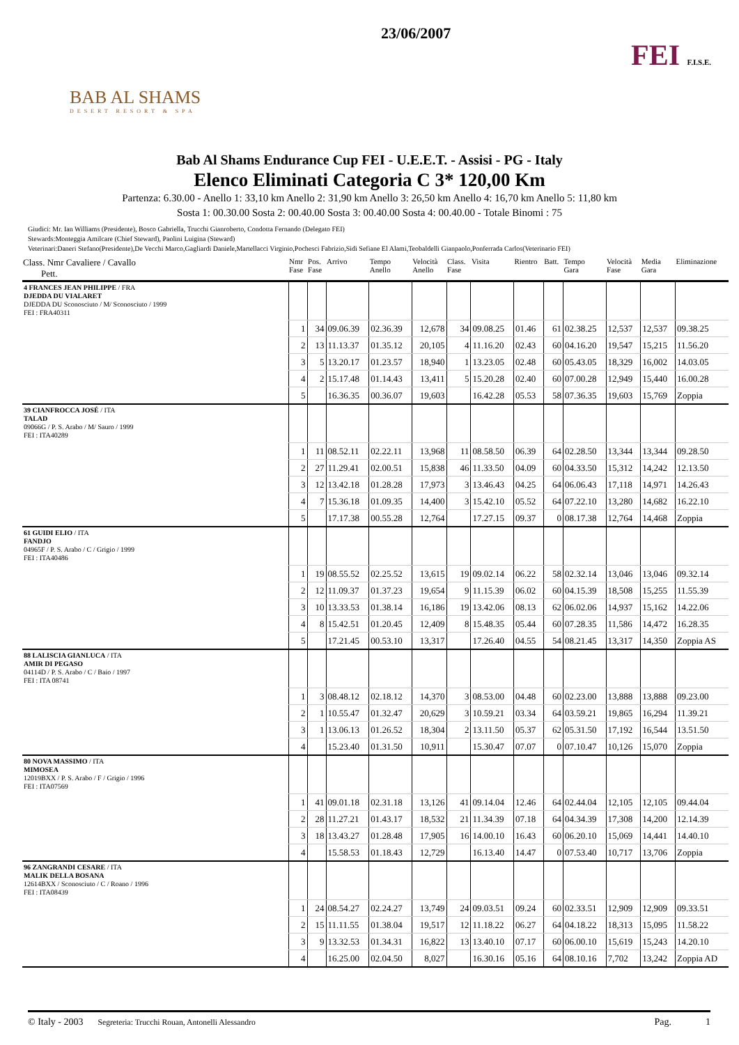BAB AL SHAMS
DESERT RESORT & SPA
23/06/2007
FEI F.I.S.E.
Bab Al Shams Endurance Cup FEI - U.E.E.T. - Assisi - PG - Italy
Elenco Eliminati Categoria C 3* 120,00 Km
Partenza: 6.30.00 - Anello 1: 33,10 km Anello 2: 31,90 km Anello 3: 26,50 km Anello 4: 16,70 km Anello 5: 11,80 km
Sosta 1: 00.30.00 Sosta 2: 00.40.00 Sosta 3: 00.40.00 Sosta 4: 00.40.00 - Totale Binomi : 75
Giudici: Mr. Ian Williams (Presidente), Bosco Gabriella, Trucchi Gianroberto, Condotta Fernando (Delegato FEI)
Stewards:Monteggia Amilcare (Chief Steward), Paolini Luigina (Steward)
Veterinari:Daneri Stefano(Presidente),De Vecchi Marco,Gagliardi Daniele,Martellacci Virginio,Pochesci Fabrizio,Sidi Sefiane El Alami,Teobaldelli Gianpaolo,Ponferrada Carlos(Veterinario FEI)
| Class. Nmr Cavaliere / Cavallo Pett. | Nmr Fase | Pos. Fase | Arrivo | Tempo Anello | Velocità Anello | Class. Fase | Visita | Rientro | Batt. | Tempo Gara | Velocità Fase | Media Gara | Eliminazione |
| --- | --- | --- | --- | --- | --- | --- | --- | --- | --- | --- | --- | --- | --- |
| 4 FRANCES JEAN PHILIPPE / FRA DJEDDA DU VIALARET DJEDDA DU Sconosciuto / M/ Sconosciuto / 1999 FEI : FRA40311 | | | | | | | | | | | | | |
| | 1 | 34 | 09.06.39 | 02.36.39 | 12,678 | 34 | 09.08.25 | 01.46 | 61 | 02.38.25 | 12,537 | 12,537 | 09.38.25 |
| | 2 | 13 | 11.13.37 | 01.35.12 | 20,105 | 4 | 11.16.20 | 02.43 | 60 | 04.16.20 | 19,547 | 15,215 | 11.56.20 |
| | 3 | 5 | 13.20.17 | 01.23.57 | 18,940 | 1 | 13.23.05 | 02.48 | 60 | 05.43.05 | 18,329 | 16,002 | 14.03.05 |
| | 4 | 2 | 15.17.48 | 01.14.43 | 13,411 | 5 | 15.20.28 | 02.40 | 60 | 07.00.28 | 12,949 | 15,440 | 16.00.28 |
| | 5 | | 16.36.35 | 00.36.07 | 19,603 | | 16.42.28 | 05.53 | 58 | 07.36.35 | 19,603 | 15,769 | Zoppia |
| 39 CIANFROCCA JOSÉ / ITA TALAD 09066G / P. S. Arabo / M/ Sauro / 1999 FEI : ITA40289 | | | | | | | | | | | | | |
| | 1 | 11 | 08.52.11 | 02.22.11 | 13,968 | 11 | 08.58.50 | 06.39 | 64 | 02.28.50 | 13,344 | 13,344 | 09.28.50 |
| | 2 | 27 | 11.29.41 | 02.00.51 | 15,838 | 46 | 11.33.50 | 04.09 | 60 | 04.33.50 | 15,312 | 14,242 | 12.13.50 |
| | 3 | 12 | 13.42.18 | 01.28.28 | 17,973 | 3 | 13.46.43 | 04.25 | 64 | 06.06.43 | 17,118 | 14,971 | 14.26.43 |
| | 4 | 7 | 15.36.18 | 01.09.35 | 14,400 | 3 | 15.42.10 | 05.52 | 64 | 07.22.10 | 13,280 | 14,682 | 16.22.10 |
| | 5 | | 17.17.38 | 00.55.28 | 12,764 | | 17.27.15 | 09.37 | 0 | 08.17.38 | 12,764 | 14,468 | Zoppia |
| 61 GUIDI ELIO / ITA FANDJO 04965F / P. S. Arabo / C / Grigio / 1999 FEI : ITA40486 | | | | | | | | | | | | | |
| | 1 | 19 | 08.55.52 | 02.25.52 | 13,615 | 19 | 09.02.14 | 06.22 | 58 | 02.32.14 | 13,046 | 13,046 | 09.32.14 |
| | 2 | 12 | 11.09.37 | 01.37.23 | 19,654 | 9 | 11.15.39 | 06.02 | 60 | 04.15.39 | 18,508 | 15,255 | 11.55.39 |
| | 3 | 10 | 13.33.53 | 01.38.14 | 16,186 | 19 | 13.42.06 | 08.13 | 62 | 06.02.06 | 14,937 | 15,162 | 14.22.06 |
| | 4 | 8 | 15.42.51 | 01.20.45 | 12,409 | 8 | 15.48.35 | 05.44 | 60 | 07.28.35 | 11,586 | 14,472 | 16.28.35 |
| | 5 | | 17.21.45 | 00.53.10 | 13,317 | | 17.26.40 | 04.55 | 54 | 08.21.45 | 13,317 | 14,350 | Zoppia AS |
| 88 LALISCIA GIANLUCA / ITA AMIR DI PEGASO 04114D / P. S. Arabo / C / Baio / 1997 FEI : ITA 08741 | | | | | | | | | | | | | |
| | 1 | 3 | 08.48.12 | 02.18.12 | 14,370 | 3 | 08.53.00 | 04.48 | 60 | 02.23.00 | 13,888 | 13,888 | 09.23.00 |
| | 2 | 1 | 10.55.47 | 01.32.47 | 20,629 | 3 | 10.59.21 | 03.34 | 64 | 03.59.21 | 19,865 | 16,294 | 11.39.21 |
| | 3 | 1 | 13.06.13 | 01.26.52 | 18,304 | 2 | 13.11.50 | 05.37 | 62 | 05.31.50 | 17,192 | 16,544 | 13.51.50 |
| | 4 | | 15.23.40 | 01.31.50 | 10,911 | | 15.30.47 | 07.07 | 0 | 07.10.47 | 10,126 | 15,070 | Zoppia |
| 80 NOVA MASSIMO / ITA MIMOSEA 12019BXX / P. S. Arabo / F / Grigio / 1996 FEI : ITA07569 | | | | | | | | | | | | | |
| | 1 | 41 | 09.01.18 | 02.31.18 | 13,126 | 41 | 09.14.04 | 12.46 | 64 | 02.44.04 | 12,105 | 12,105 | 09.44.04 |
| | 2 | 28 | 11.27.21 | 01.43.17 | 18,532 | 21 | 11.34.39 | 07.18 | 64 | 04.34.39 | 17,308 | 14,200 | 12.14.39 |
| | 3 | 18 | 13.43.27 | 01.28.48 | 17,905 | 16 | 14.00.10 | 16.43 | 60 | 06.20.10 | 15,069 | 14,441 | 14.40.10 |
| | 4 | | 15.58.53 | 01.18.43 | 12,729 | | 16.13.40 | 14.47 | 0 | 07.53.40 | 10,717 | 13,706 | Zoppia |
| 96 ZANGRANDI CESARE / ITA MALIK DELLA BOSANA 12614BXX / Sconosciuto / C / Roano / 1996 FEI : ITA08439 | | | | | | | | | | | | | |
| | 1 | 24 | 08.54.27 | 02.24.27 | 13,749 | 24 | 09.03.51 | 09.24 | 60 | 02.33.51 | 12,909 | 12,909 | 09.33.51 |
| | 2 | 15 | 11.11.55 | 01.38.04 | 19,517 | 12 | 11.18.22 | 06.27 | 64 | 04.18.22 | 18,313 | 15,095 | 11.58.22 |
| | 3 | 9 | 13.32.53 | 01.34.31 | 16,822 | 13 | 13.40.10 | 07.17 | 60 | 06.00.10 | 15,619 | 15,243 | 14.20.10 |
| | 4 | | 16.25.00 | 02.04.50 | 8,027 | | 16.30.16 | 05.16 | 64 | 08.10.16 | 7,702 | 13,242 | Zoppia AD |
© Italy - 2003 Segreteria: Trucchi Rouan, Antonelli Alessandro Pag. 1